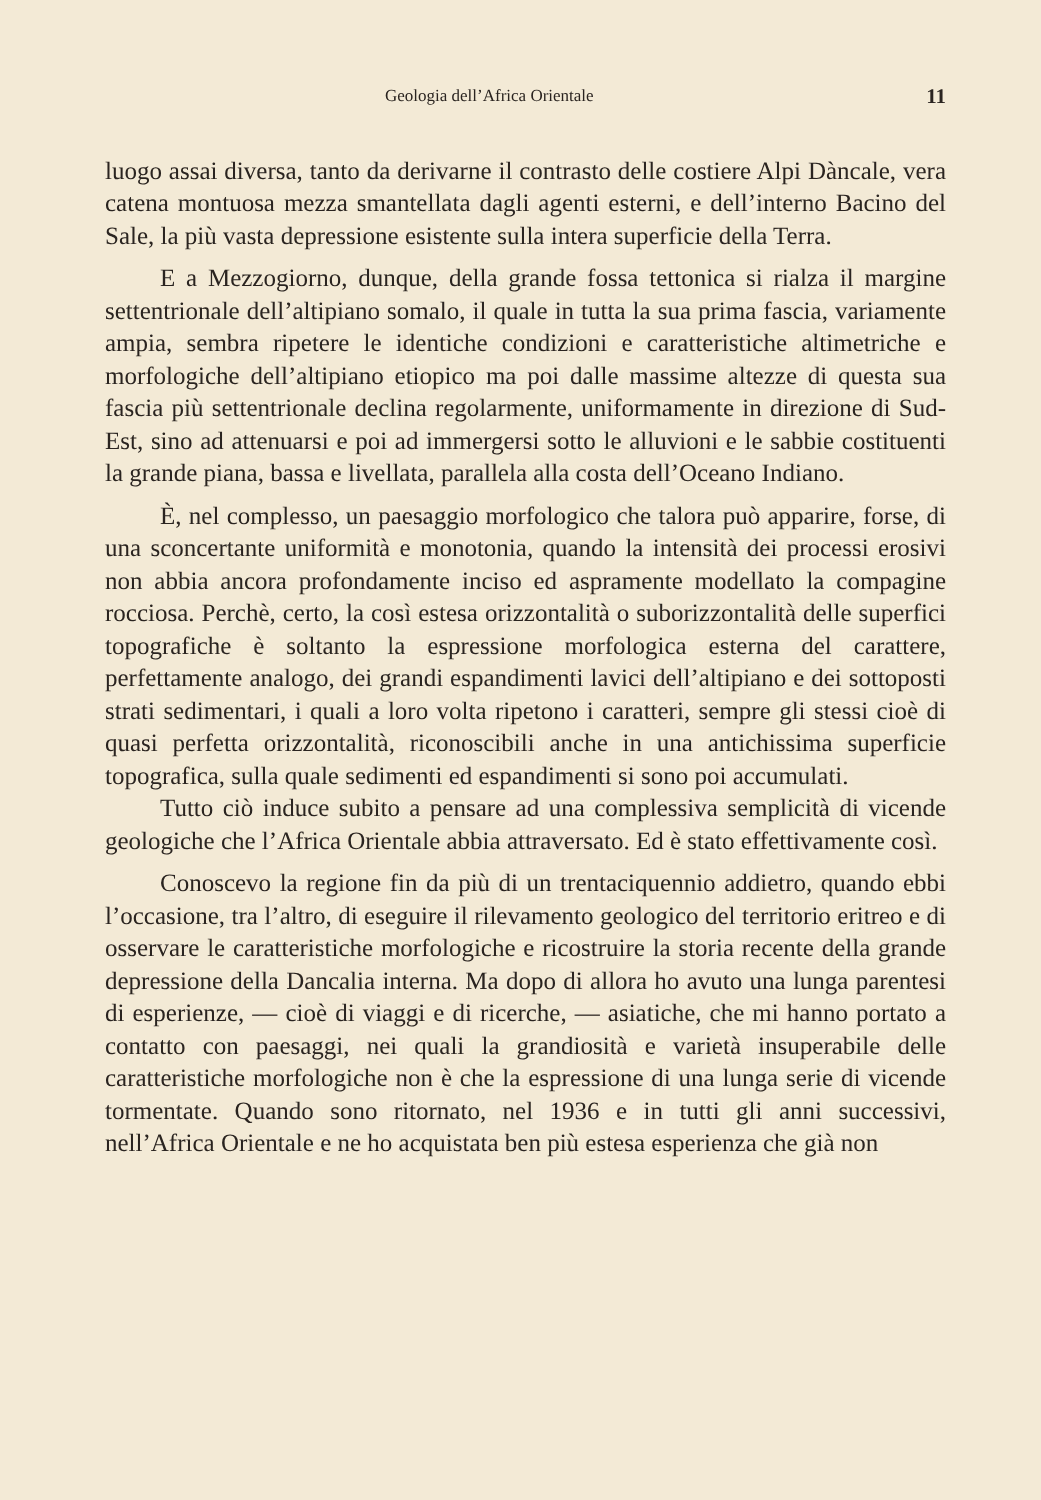Geologia dell’Africa Orientale 11
luogo assai diversa, tanto da derivarne il contrasto delle costiere Alpi Dàncale, vera catena montuosa mezza smantellata dagli agenti esterni, e dell’interno Bacino del Sale, la più vasta depressione esistente sulla intera superficie della Terra.
E a Mezzogiorno, dunque, della grande fossa tettonica si rialza il margine settentrionale dell’altipiano somalo, il quale in tutta la sua prima fascia, variamente ampia, sembra ripetere le identiche condizioni e caratteristiche altimetriche e morfologiche dell’altipiano etiopico ma poi dalle massime altezze di questa sua fascia più settentrionale declina regolarmente, uniformamente in direzione di Sud-Est, sino ad attenuarsi e poi ad immergersi sotto le alluvioni e le sabbie costituenti la grande piana, bassa e livellata, parallela alla costa dell’Oceano Indiano.
È, nel complesso, un paesaggio morfologico che talora può apparire, forse, di una sconcertante uniformità e monotonia, quando la intensità dei processi erosivi non abbia ancora profondamente inciso ed aspramente modellato la compagine rocciosa. Perchè, certo, la così estesa orizzontalità o suborizzontalità delle superfici topografiche è soltanto la espressione morfologica esterna del carattere, perfettamente analogo, dei grandi espandimenti lavici dell’altipiano e dei sottoposti strati sedimentari, i quali a loro volta ripetono i caratteri, sempre gli stessi cioè di quasi perfetta orizzontalità, riconoscibili anche in una antichissima superficie topografica, sulla quale sedimenti ed espandimenti si sono poi accumulati.
Tutto ciò induce subito a pensare ad una complessiva semplicità di vicende geologiche che l’Africa Orientale abbia attraversato. Ed è stato effettivamente così.
Conoscevo la regione fin da più di un trentaciquennio addietro, quando ebbi l’occasione, tra l’altro, di eseguire il rilevamento geologico del territorio eritreo e di osservare le caratteristiche morfologiche e ricostruire la storia recente della grande depressione della Dancalia interna. Ma dopo di allora ho avuto una lunga parentesi di esperienze, — cioè di viaggi e di ricerche, — asiatiche, che mi hanno portato a contatto con paesaggi, nei quali la grandiosità e varietà insuperabile delle caratteristiche morfologiche non è che la espressione di una lunga serie di vicende tormentate. Quando sono ritornato, nel 1936 e in tutti gli anni successivi, nell’Africa Orientale e ne ho acquistata ben più estesa esperienza che già non